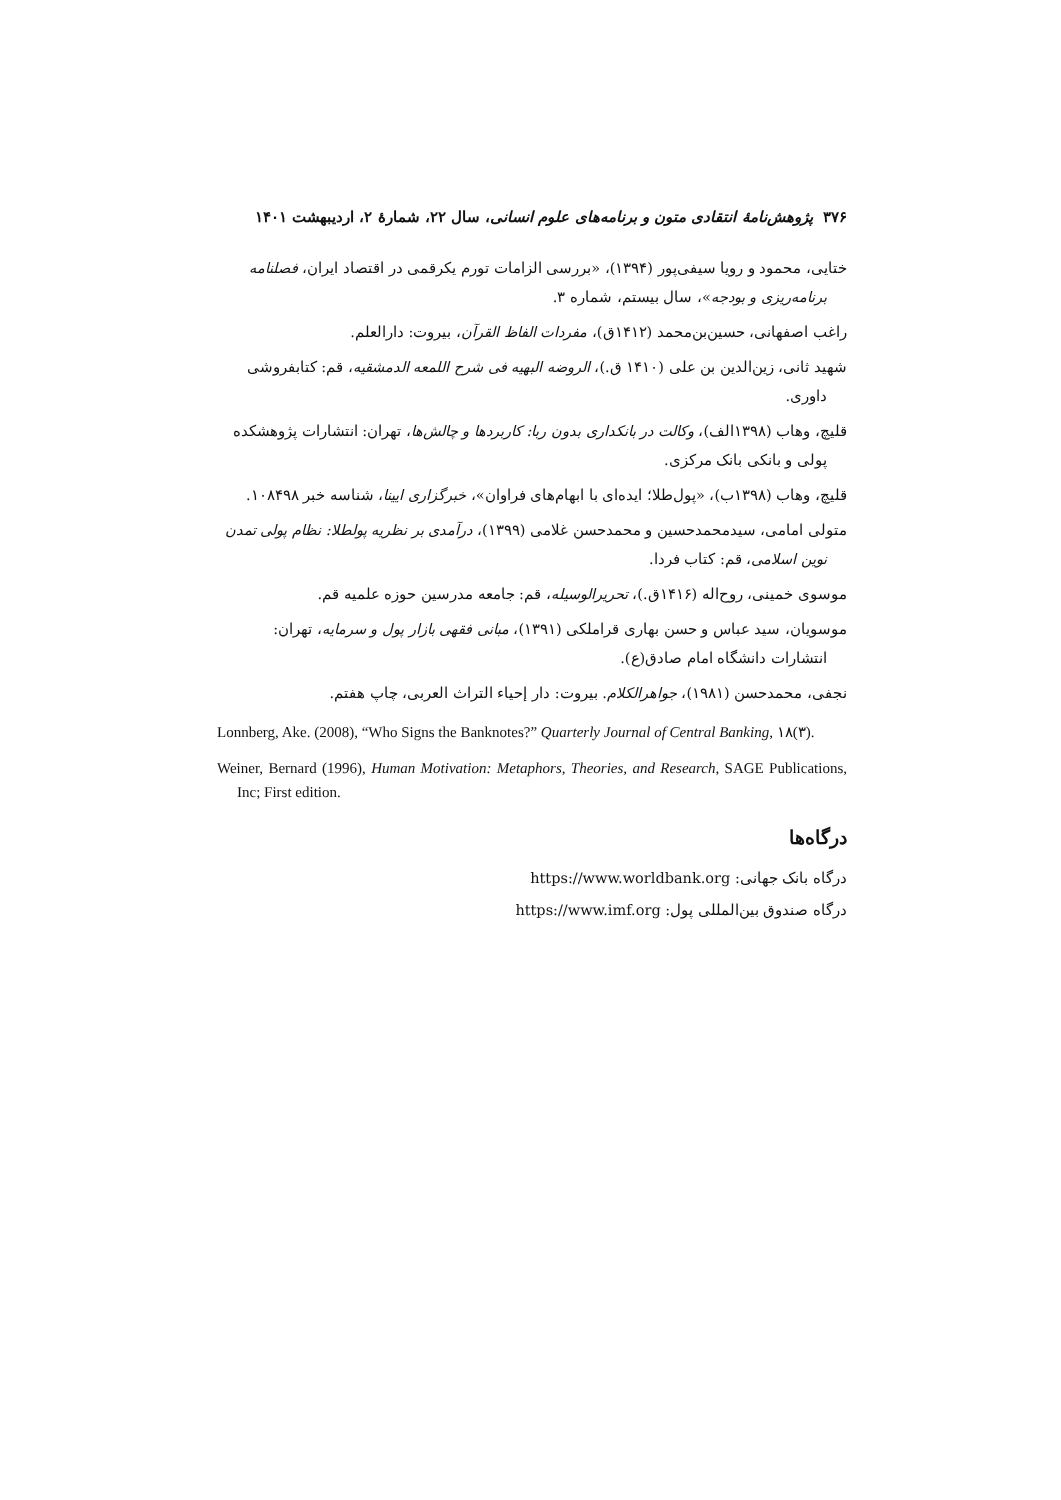۳۷۶ پژوهش‌نامهٔ انتقادی متون و برنامه‌های علوم انسانی، سال ۲۲، شمارهٔ ۲، اردیبهشت ۱۴۰۱
ختایی، محمود و رویا سیفی‌پور (۱۳۹۴)، «بررسی الزامات تورم یکرقمی در اقتصاد ایران، فصلنامه برنامه‌ریزی و بودجه»، سال بیستم، شماره ۳.
راغب اصفهانی، حسین‌بن‌محمد (۱۴۱۲ق)، مفردات الفاظ القرآن، بیروت: دارالعلم.
شهید ثانی، زین‌الدین بن علی (۱۴۱۰ ق.)، الروضه البهیه فی شرح اللمعه الدمشقیه، قم: کتابفروشی داوری.
قلیچ، وهاب (۱۳۹۸الف)، وکالت در بانکداری بدون ربا: کاربردها و چالش‌ها، تهران: انتشارات پژوهشکده پولی و بانکی بانک مرکزی.
قلیچ، وهاب (۱۳۹۸ب)، «پول‌طلا؛ ایده‌ای با ابهام‌های فراوان»، خبرگزاری ایینا، شناسه خبر ۱۰۸۴۹۸.
متولی امامی، سیدمحمدحسین و محمدحسن غلامی (۱۳۹۹)، درآمدی بر نظریه پولطلا: نظام پولی تمدن نوین اسلامی، قم: کتاب فردا.
موسوی خمینی، روح‌اله (۱۴۱۶ق.)، تحریرالوسیله، قم: جامعه مدرسین حوزه علمیه قم.
موسویان، سید عباس و حسن بهاری قراملکی (۱۳۹۱)، مبانی فقهی بازار پول و سرمایه، تهران: انتشارات دانشگاه امام صادق(ع).
نجفی، محمدحسن (۱۹۸۱)، جواهرالکلام. بیروت: دار إحیاء التراث العربی، چاپ هفتم.
Lonnberg, Ake. (2008), “Who Signs the Banknotes?” Quarterly Journal of Central Banking, ۱۸(۳).
Weiner, Bernard (1996), Human Motivation: Metaphors, Theories, and Research, SAGE Publications, Inc; First edition.
درگاه‌ها
درگاه بانک جهانی: https://www.worldbank.org
درگاه صندوق بین‌المللی پول: https://www.imf.org